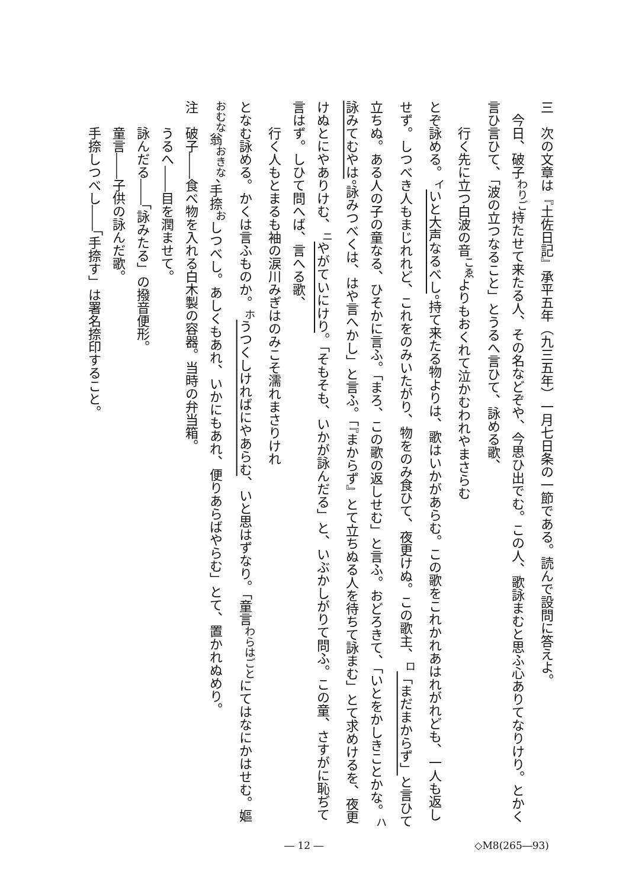三　次の文章は『土佐日記』承平五年（九三五年）一月七日条の一節である。読んで設問に答えよ。
　今日、破子<sup>わりご</sup>持たせて来たる人、その名などぞや、今思ひ出でむ。この人、歌詠まむと思ふ心ありてなりけり。とかく言ひ言ひて、「波の立つなること」とうるへ言ひて、詠める歌、
行く先に立つ白波の音<sup>こゑ</sup>よりもおくれて泣かむわれやまさらむ
とぞ詠める。<sup>イ</sup>いと大声なるべし。持て来たる物よりは、歌はいかがあらむ。この歌をこれかれあはれがれども、一人も返しせず。しつべき人もまじれれど、これをのみいたがり、物をのみ食ひて、夜更けぬ。この歌主、<sup>ロ</sup>「まだまからず」と言ひて立ちぬ。ある人の子の童なる、ひそかに言ふ。「まろ、この歌の返しせむ」と言ふ。おどろきて、「いとをかしきことかな。<sup>ハ</sup>詠みてむやは。詠みつべくは、はや言へかし」と言ふ。「『まからず』とて立ちぬる人を待ちて詠まむ」とて求めけるを、夜更けぬとにやありけむ、<sup>ニ</sup>やがていにけり。「そもそも、いかが詠んだる」と、いぶかしがりて問ふ。この童、さすがに恥ぢて言はず。しひて問へば、言へる歌、
行く人もとまるも袖の涙川みぎはのみこそ濡れまさりけれ
となむ詠める。かくは言ふものか。<sup>ホ</sup>うつくしければにやあらむ、いと思はずなり。「童言<sup>わらはごと</sup>にてはなにかはせむ。嫗<sup>おむな</sup>翁<sup>おきな</sup>、手捺<sup>お</sup>しつべし。あしくもあれ、いかにもあれ、便りあらばやらむ」とて、置かれぬめり。
注　破子――食べ物を入れる白木製の容器。当時の弁当箱。
　　うるへ――目を潤ませて。
　　詠んだる――「詠みたる」の撥音便形。
　　童言――子供の詠んだ歌。
　　手捺しつべし――「手捺す」は署名捺印すること。
― 12 ― ◇M8(265―93)